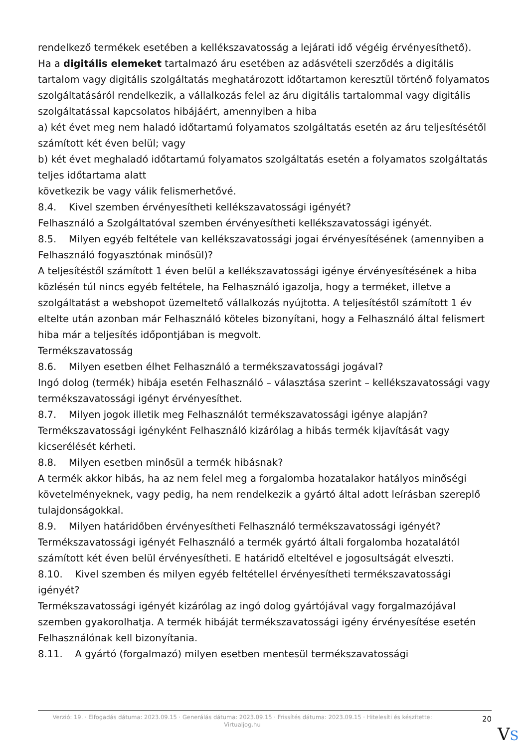rendelkező termékek esetében a kellékszavatosság a lejárati idő végéig érvényesíthető).
Ha a digitális elemeket tartalmazó áru esetében az adásvételi szerződés a digitális tartalom vagy digitális szolgáltatás meghatározott időtartamon keresztül történő folyamatos szolgáltatásáról rendelkezik, a vállalkozás felel az áru digitális tartalommal vagy digitális szolgáltatással kapcsolatos hibájáért, amennyiben a hiba
a) két évet meg nem haladó időtartamú folyamatos szolgáltatás esetén az áru teljesítésétől számított két éven belül; vagy
b) két évet meghaladó időtartamú folyamatos szolgáltatás esetén a folyamatos szolgáltatás teljes időtartama alatt
következik be vagy válik felismerhetővé.
8.4. Kivel szemben érvényesítheti kellékszavatossági igényét?
Felhasználó a Szolgáltatóval szemben érvényesítheti kellékszavatossági igényét.
8.5. Milyen egyéb feltétele van kellékszavatossági jogai érvényesítésének (amennyiben a Felhasználó fogyasztónak minősül)?
A teljesítéstől számított 1 éven belül a kellékszavatossági igénye érvényesítésének a hiba közlésén túl nincs egyéb feltétele, ha Felhasználó igazolja, hogy a terméket, illetve a szolgáltatást a webshopot üzemeltető vállalkozás nyújtotta. A teljesítéstől számított 1 év eltelte után azonban már Felhasználó köteles bizonyítani, hogy a Felhasználó által felismert hiba már a teljesítés időpontjában is megvolt.
Termékszavatosság
8.6. Milyen esetben élhet Felhasználó a termékszavatossági jogával?
Ingó dolog (termék) hibája esetén Felhasználó – választása szerint – kellékszavatossági vagy termékszavatossági igényt érvényesíthet.
8.7. Milyen jogok illetik meg Felhasználót termékszavatossági igénye alapján?
Termékszavatossági igényként Felhasználó kizárólag a hibás termék kijavítását vagy kicserélését kérheti.
8.8. Milyen esetben minősül a termék hibásnak?
A termék akkor hibás, ha az nem felel meg a forgalomba hozatalakor hatályos minőségi követelményeknek, vagy pedig, ha nem rendelkezik a gyártó által adott leírásban szereplő tulajdonságokkal.
8.9. Milyen határidőben érvényesítheti Felhasználó termékszavatossági igényét?
Termékszavatossági igényét Felhasználó a termék gyártó általi forgalomba hozatalától számított két éven belül érvényesítheti. E határidő elteltével e jogosultságát elveszti.
8.10. Kivel szemben és milyen egyéb feltétellel érvényesítheti termékszavatossági igényét?
Termékszavatossági igényét kizárólag az ingó dolog gyártójával vagy forgalmazójával szemben gyakorolhatja. A termék hibáját termékszavatossági igény érvényesítése esetén Felhasználónak kell bizonyítania.
8.11. A gyártó (forgalmazó) milyen esetben mentesül termékszavatossági
Verzió: 19. · Elfogadás dátuma: 2023.09.15 · Generálás dátuma: 2023.09.15 · Frissítés dátuma: 2023.09.15 · Hitelesíti és készítette: Virtualjog.hu
20
VS